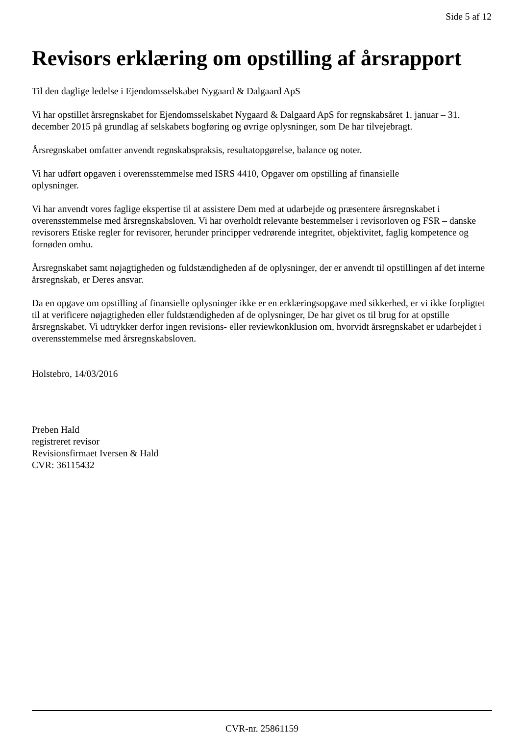Side 5 af 12
Revisors erklæring om opstilling af årsrapport
Til den daglige ledelse i Ejendomsselskabet Nygaard & Dalgaard ApS
Vi har opstillet årsregnskabet for Ejendomsselskabet Nygaard & Dalgaard ApS for regnskabsåret 1. januar – 31. december 2015 på grundlag af selskabets bogføring og øvrige oplysninger, som De har tilvejebragt.
Årsregnskabet omfatter anvendt regnskabspraksis, resultatopgørelse, balance og noter.
Vi har udført opgaven i overensstemmelse med ISRS 4410, Opgaver om opstilling af finansielle
oplysninger.
Vi har anvendt vores faglige ekspertise til at assistere Dem med at udarbejde og præsentere årsregnskabet i overensstemmelse med årsregnskabsloven. Vi har overholdt relevante bestemmelser i revisorloven og FSR – danske revisorers Etiske regler for revisorer, herunder principper vedrørende integritet, objektivitet, faglig kompetence og fornøden omhu.
Årsregnskabet samt nøjagtigheden og fuldstændigheden af de oplysninger, der er anvendt til opstillingen af det interne årsregnskab, er Deres ansvar.
Da en opgave om opstilling af finansielle oplysninger ikke er en erklæringsopgave med sikkerhed, er vi ikke forpligtet til at verificere nøjagtigheden eller fuldstændigheden af de oplysninger, De har givet os til brug for at opstille årsregnskabet. Vi udtrykker derfor ingen revisions- eller reviewkonklusion om, hvorvidt årsregnskabet er udarbejdet i overensstemmelse med årsregnskabsloven.
Holstebro, 14/03/2016
Preben Hald
registreret revisor
Revisionsfirmaet Iversen & Hald
CVR: 36115432
CVR-nr. 25861159